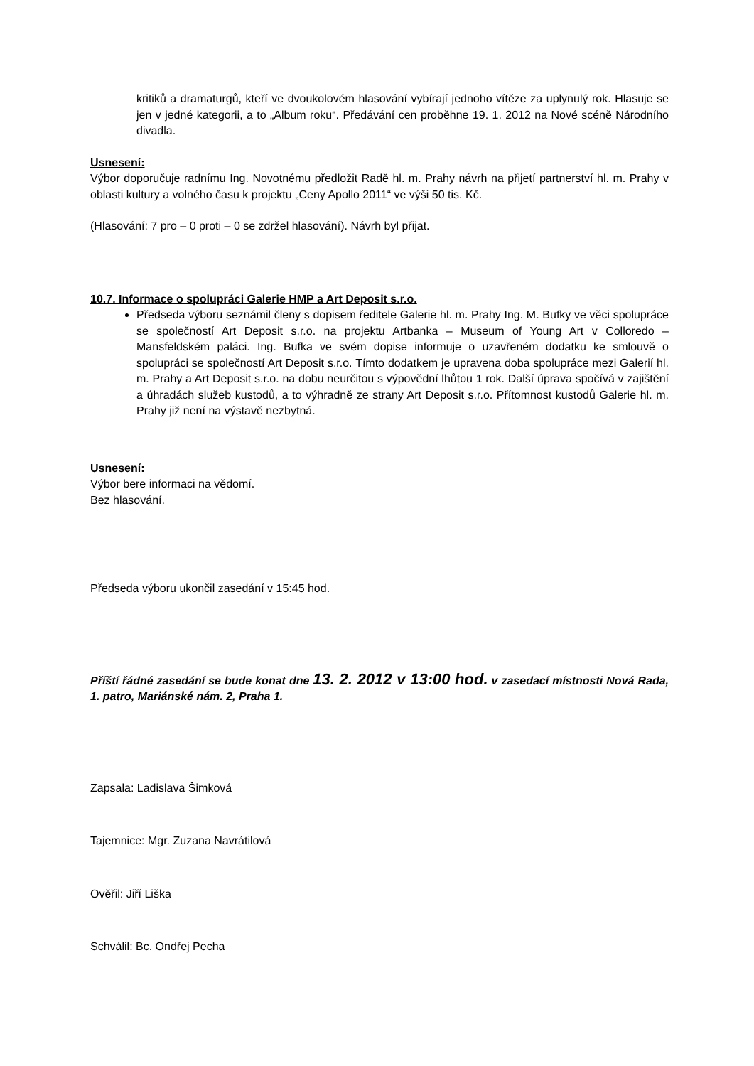kritiků a dramaturgů, kteří ve dvoukolovém hlasování vybírají jednoho vítěze za uplynulý rok. Hlasuje se jen v jedné kategorii, a to „Album roku“. Předávání cen proběhne 19. 1. 2012 na Nové scéně Národního divadla.
Usnesení:
Výbor doporučuje radnímu Ing. Novotnému předložit Radě hl. m. Prahy návrh na přijetí partnerství hl. m. Prahy v oblasti kultury a volného času k projektu „Ceny Apollo 2011“ ve výši 50 tis. Kč.
(Hlasování: 7 pro – 0 proti – 0 se zdržel hlasování). Návrh byl přijat.
10.7. Informace o spolupráci Galerie HMP a Art Deposit s.r.o.
Předseda výboru seznámil členy s dopisem ředitele Galerie hl. m. Prahy Ing. M. Bufky ve věci spolupráce se společností Art Deposit s.r.o. na projektu Artbanka – Museum of Young Art v Colloredo – Mansfeldském paláci. Ing. Bufka ve svém dopise informuje o uzavřeném dodatku ke smlouvě o spolupráci se společností Art Deposit s.r.o. Tímto dodatkem je upravena doba spolupráce mezi Galerií hl. m. Prahy a Art Deposit s.r.o. na dobu neurčitou s výpovědní lhůtou 1 rok. Další úprava spočívá v zajištění a úhradách služeb kustodů, a to výhradně ze strany Art Deposit s.r.o. Přítomnost kustodů Galerie hl. m. Prahy již není na výstavě nezbytná.
Usnesení:
Výbor bere informaci na vědomí.
Bez hlasování.
Předseda výboru ukončil zasedání v 15:45 hod.
Příští řádné zasedání se bude konat dne 13. 2. 2012 v 13:00 hod. v zasedací místnosti Nová Rada, 1. patro, Mariánské nám. 2, Praha 1.
Zapsala: Ladislava Šimková
Tajemnice: Mgr. Zuzana Navrátilová
Ověřil: Jiří Liška
Schválil: Bc. Ondřej Pecha